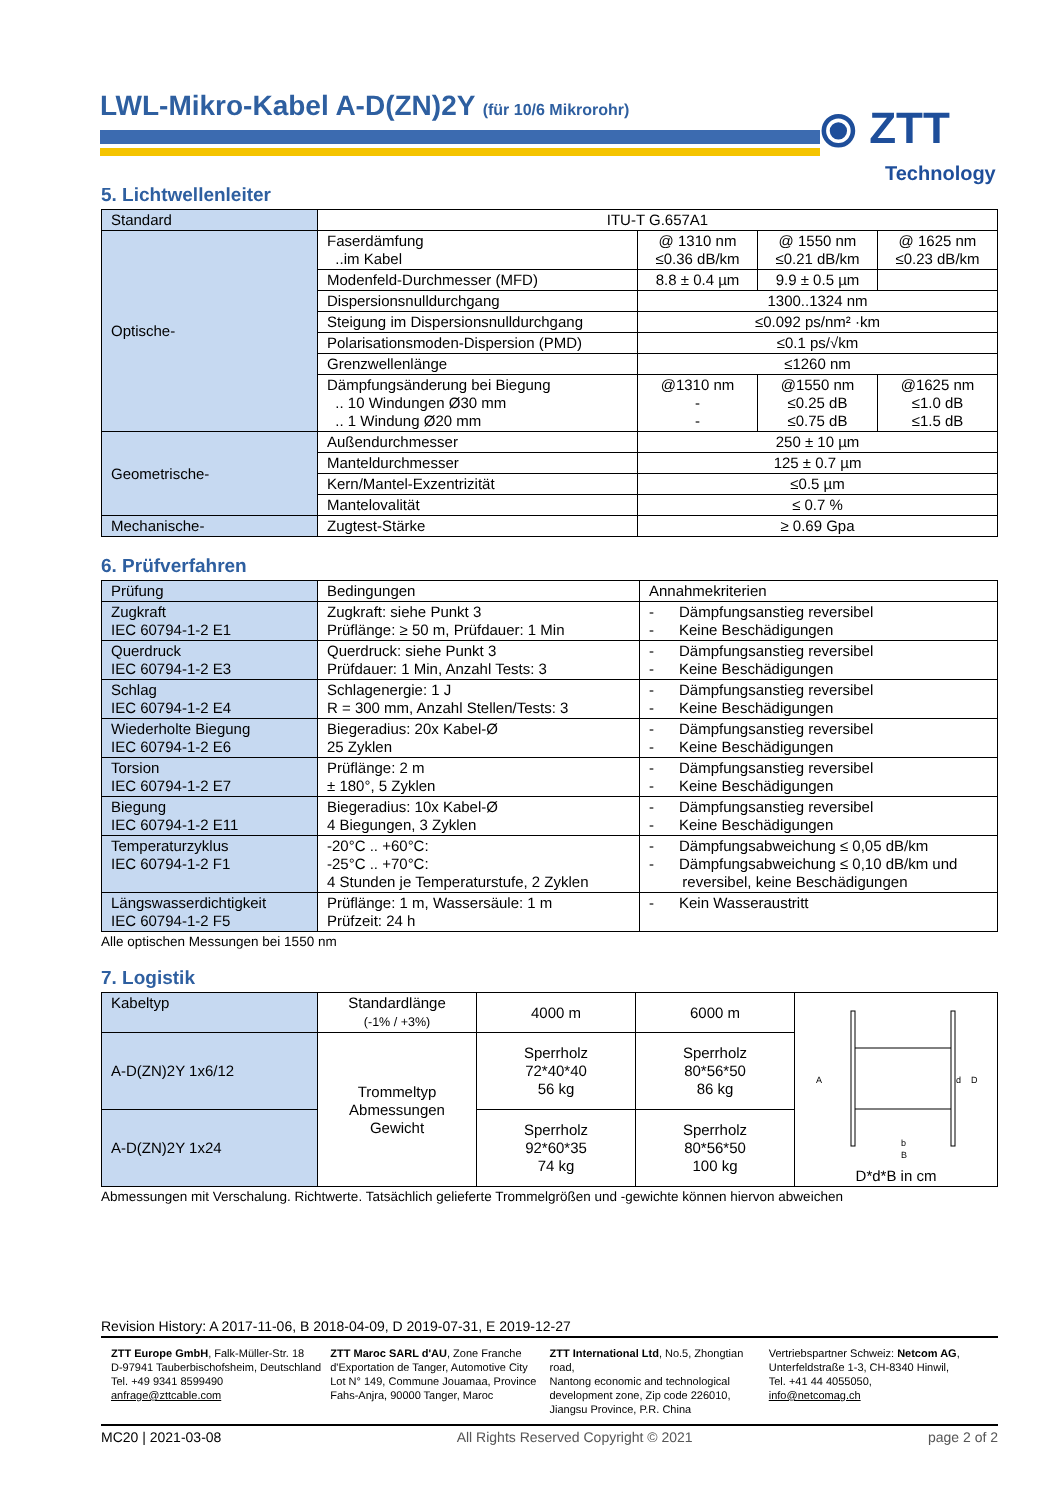LWL-Mikro-Kabel A-D(ZN)2Y (für 10/6 Mikrorohr)
⦿ ZTT
Technology
5. Lichtwellenleiter
| Standard | ITU-T G.657A1 | | | |
| Optische- | Faserdämfung ..im Kabel | @ 1310 nm ≤0.36 dB/km | @ 1550 nm ≤0.21 dB/km | @ 1625 nm ≤0.23 dB/km |
| | Modenfeld-Durchmesser (MFD) | 8.8 ± 0.4 µm | 9.9 ± 0.5 µm | |
| | Dispersionsnulldurchgang | 1300..1324 nm | | |
| | Steigung im Dispersionsnulldurchgang | ≤0.092 ps/nm² ·km | | |
| | Polarisationsmoden-Dispersion (PMD) | ≤0.1 ps/√km | | |
| | Grenzwellenlänge | ≤1260 nm | | |
| | Dämpfungsänderung bei Biegung .. 10 Windungen Ø30 mm .. 1 Windung Ø20 mm | @1310 nm - - | @1550 nm ≤0.25 dB ≤0.75 dB | @1625 nm ≤1.0 dB ≤1.5 dB |
| Geometrische- | Außendurchmesser | 250 ± 10 µm | | |
| | Manteldurchmesser | 125 ± 0.7 µm | | |
| | Kern/Mantel-Exzentrizität | ≤0.5 µm | | |
| | Mantelovalität | ≤ 0.7 % | | |
| Mechanische- | Zugtest-Stärke | ≥ 0.69 Gpa | | |
6. Prüfverfahren
| Prüfung | Bedingungen | Annahmekriterien |
| Zugkraft IEC 60794-1-2 E1 | Zugkraft: siehe Punkt 3 Prüflänge: ≥ 50 m, Prüfdauer: 1 Min | - Dämpfungsanstieg reversibel - Keine Beschädigungen |
| Querdruck IEC 60794-1-2 E3 | Querdruck: siehe Punkt 3 Prüfdauer: 1 Min, Anzahl Tests: 3 | - Dämpfungsanstieg reversibel - Keine Beschädigungen |
| Schlag IEC 60794-1-2 E4 | Schlagenergie: 1 J R = 300 mm, Anzahl Stellen/Tests: 3 | - Dämpfungsanstieg reversibel - Keine Beschädigungen |
| Wiederholte Biegung IEC 60794-1-2 E6 | Biegeradius: 20x Kabel-Ø 25 Zyklen | - Dämpfungsanstieg reversibel - Keine Beschädigungen |
| Torsion IEC 60794-1-2 E7 | Prüflänge: 2 m ± 180°, 5 Zyklen | - Dämpfungsanstieg reversibel - Keine Beschädigungen |
| Biegung IEC 60794-1-2 E11 | Biegeradius: 10x Kabel-Ø 4 Biegungen, 3 Zyklen | - Dämpfungsanstieg reversibel - Keine Beschädigungen |
| Temperaturzyklus IEC 60794-1-2 F1 | -20°C .. +60°C: -25°C .. +70°C: 4 Stunden je Temperaturstufe, 2 Zyklen | - Dämpfungsabweichung ≤ 0,05 dB/km - Dämpfungsabweichung ≤ 0,10 dB/km und reversibel, keine Beschädigungen |
| Längswasserdichtigkeit IEC 60794-1-2 F5 | Prüflänge: 1 m, Wassersäule: 1 m Prüfzeit: 24 h | - Kein Wasseraustritt |
Alle optischen Messungen bei 1550 nm
7. Logistik
| Kabeltyp | Standardlänge (-1% / +3%) | 4000 m | 6000 m | D d B b A D*d*B in cm |
| A-D(ZN)2Y 1x6/12 | Trommeltyp Abmessungen Gewicht | Sperrholz 72*40*40 56 kg | Sperrholz 80*56*50 86 kg | |
| A-D(ZN)2Y 1x24 | | Sperrholz 92*60*35 74 kg | Sperrholz 80*56*50 100 kg | |
Abmessungen mit Verschalung. Richtwerte. Tatsächlich gelieferte Trommelgrößen und -gewichte können hiervon abweichen
Revision History: A 2017-11-06, B 2018-04-09, D 2019-07-31, E 2019-12-27
ZTT Europe GmbH, Falk-Müller-Str. 18
D-97941 Tauberbischofsheim, Deutschland
Tel. +49 9341 8599490
anfrage@zttcable.com
ZTT Maroc SARL d'AU, Zone Franche
d'Exportation de Tanger, Automotive City
Lot N° 149, Commune Jouamaa, Province
Fahs-Anjra, 90000 Tanger, Maroc
ZTT International Ltd, No.5, Zhongtian road,
Nantong economic and technological
development zone, Zip code 226010,
Jiangsu Province, P.R. China
Vertriebspartner Schweiz: Netcom AG,
Unterfeldstraße 1-3, CH-8340 Hinwil,
Tel. +41 44 4055050,
info@netcomag.ch
MC20 | 2021-03-08 All Rights Reserved Copyright © 2021 page 2 of 2